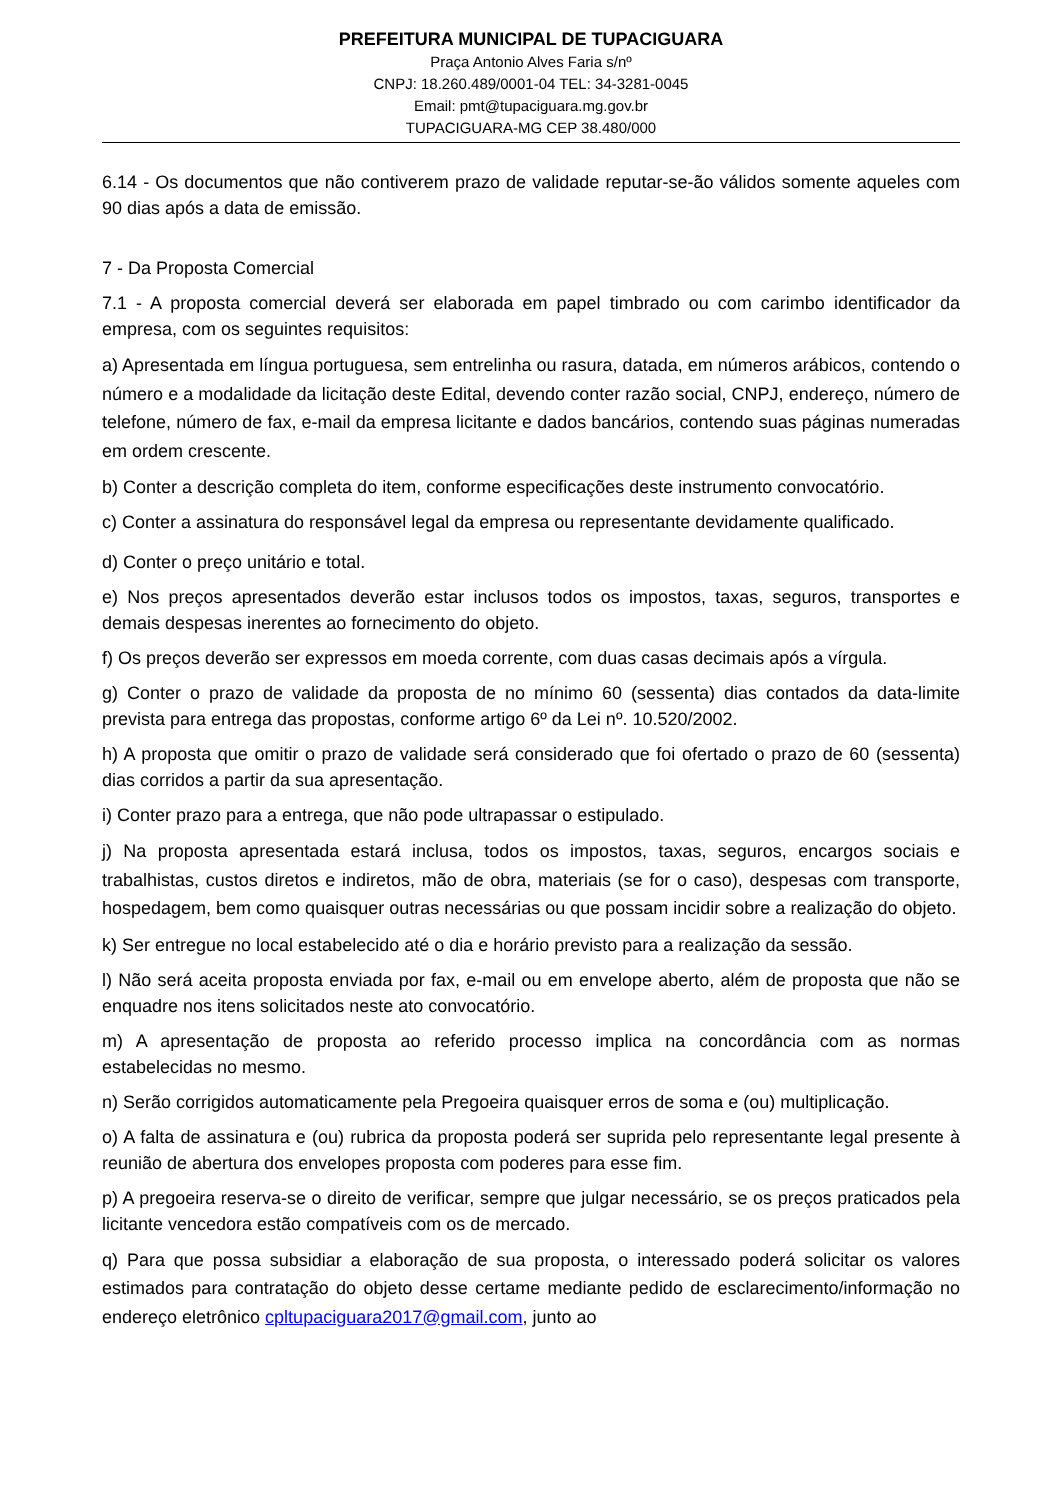PREFEITURA MUNICIPAL DE TUPACIGUARA
Praça Antonio Alves Faria s/nº
CNPJ: 18.260.489/0001-04 TEL: 34-3281-0045
Email: pmt@tupaciguara.mg.gov.br
TUPACIGUARA-MG CEP 38.480/000
6.14 - Os documentos que não contiverem prazo de validade reputar-se-ão válidos somente aqueles com 90 dias após a data de emissão.
7 - Da Proposta Comercial
7.1 - A proposta comercial deverá ser elaborada em papel timbrado ou com carimbo identificador da empresa, com os seguintes requisitos:
a) Apresentada em língua portuguesa, sem entrelinha ou rasura, datada, em números arábicos, contendo o número e a modalidade da licitação deste Edital, devendo conter razão social, CNPJ, endereço, número de telefone, número de fax, e-mail da empresa licitante e dados bancários, contendo suas páginas numeradas em ordem crescente.
b) Conter a descrição completa do item, conforme especificações deste instrumento convocatório.
c) Conter a assinatura do responsável legal da empresa ou representante devidamente qualificado.
d) Conter o preço unitário e total.
e) Nos preços apresentados deverão estar inclusos todos os impostos, taxas, seguros, transportes e demais despesas inerentes ao fornecimento do objeto.
f) Os preços deverão ser expressos em moeda corrente, com duas casas decimais após a vírgula.
g) Conter o prazo de validade da proposta de no mínimo 60 (sessenta) dias contados da data-limite prevista para entrega das propostas, conforme artigo 6º da Lei nº. 10.520/2002.
h) A proposta que omitir o prazo de validade será considerado que foi ofertado o prazo de 60 (sessenta) dias corridos a partir da sua apresentação.
i) Conter prazo para a entrega, que não pode ultrapassar o estipulado.
j) Na proposta apresentada estará inclusa, todos os impostos, taxas, seguros, encargos sociais e trabalhistas, custos diretos e indiretos, mão de obra, materiais (se for o caso), despesas com transporte, hospedagem, bem como quaisquer outras necessárias ou que possam incidir sobre a realização do objeto.
k) Ser entregue no local estabelecido até o dia e horário previsto para a realização da sessão.
l) Não será aceita proposta enviada por fax, e-mail ou em envelope aberto, além de proposta que não se enquadre nos itens solicitados neste ato convocatório.
m) A apresentação de proposta ao referido processo implica na concordância com as normas estabelecidas no mesmo.
n) Serão corrigidos automaticamente pela Pregoeira quaisquer erros de soma e (ou) multiplicação.
o) A falta de assinatura e (ou) rubrica da proposta poderá ser suprida pelo representante legal presente à reunião de abertura dos envelopes proposta com poderes para esse fim.
p) A pregoeira reserva-se o direito de verificar, sempre que julgar necessário, se os preços praticados pela licitante vencedora estão compatíveis com os de mercado.
q) Para que possa subsidiar a elaboração de sua proposta, o interessado poderá solicitar os valores estimados para contratação do objeto desse certame mediante pedido de esclarecimento/informação no endereço eletrônico cpltupaciguara2017@gmail.com, junto ao